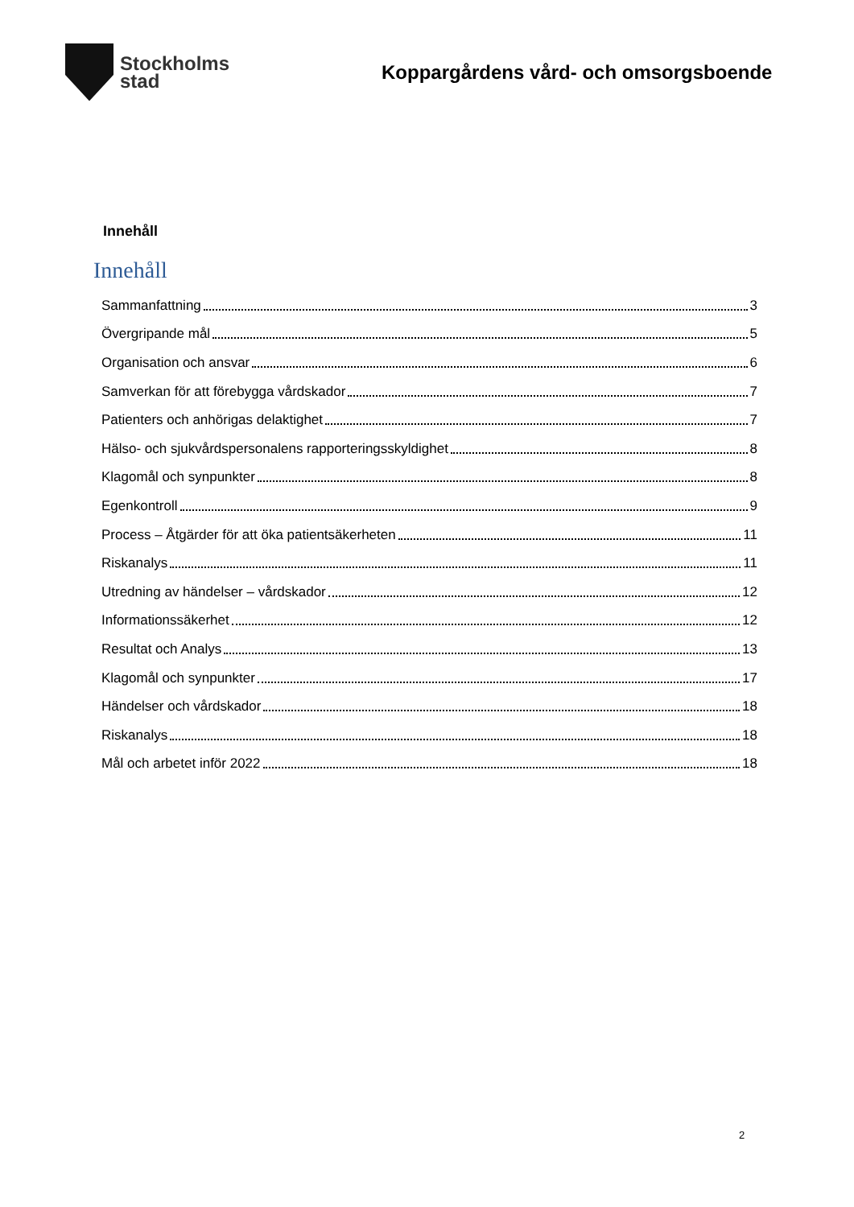Stockholms
stad
Koppargårdens vård- och omsorgsboende
Innehåll
Innehåll
Sammanfattning 3
Övergripande mål 5
Organisation och ansvar 6
Samverkan för att förebygga vårdskador 7
Patienters och anhörigas delaktighet 7
Hälso- och sjukvårdspersonalens rapporteringsskyldighet 8
Klagomål och synpunkter 8
Egenkontroll 9
Process – Åtgärder för att öka patientsäkerheten 11
Riskanalys 11
Utredning av händelser – vårdskador 12
Informationssäkerhet 12
Resultat och Analys 13
Klagomål och synpunkter 17
Händelser och vårdskador 18
Riskanalys 18
Mål och arbetet inför 2022 18
2